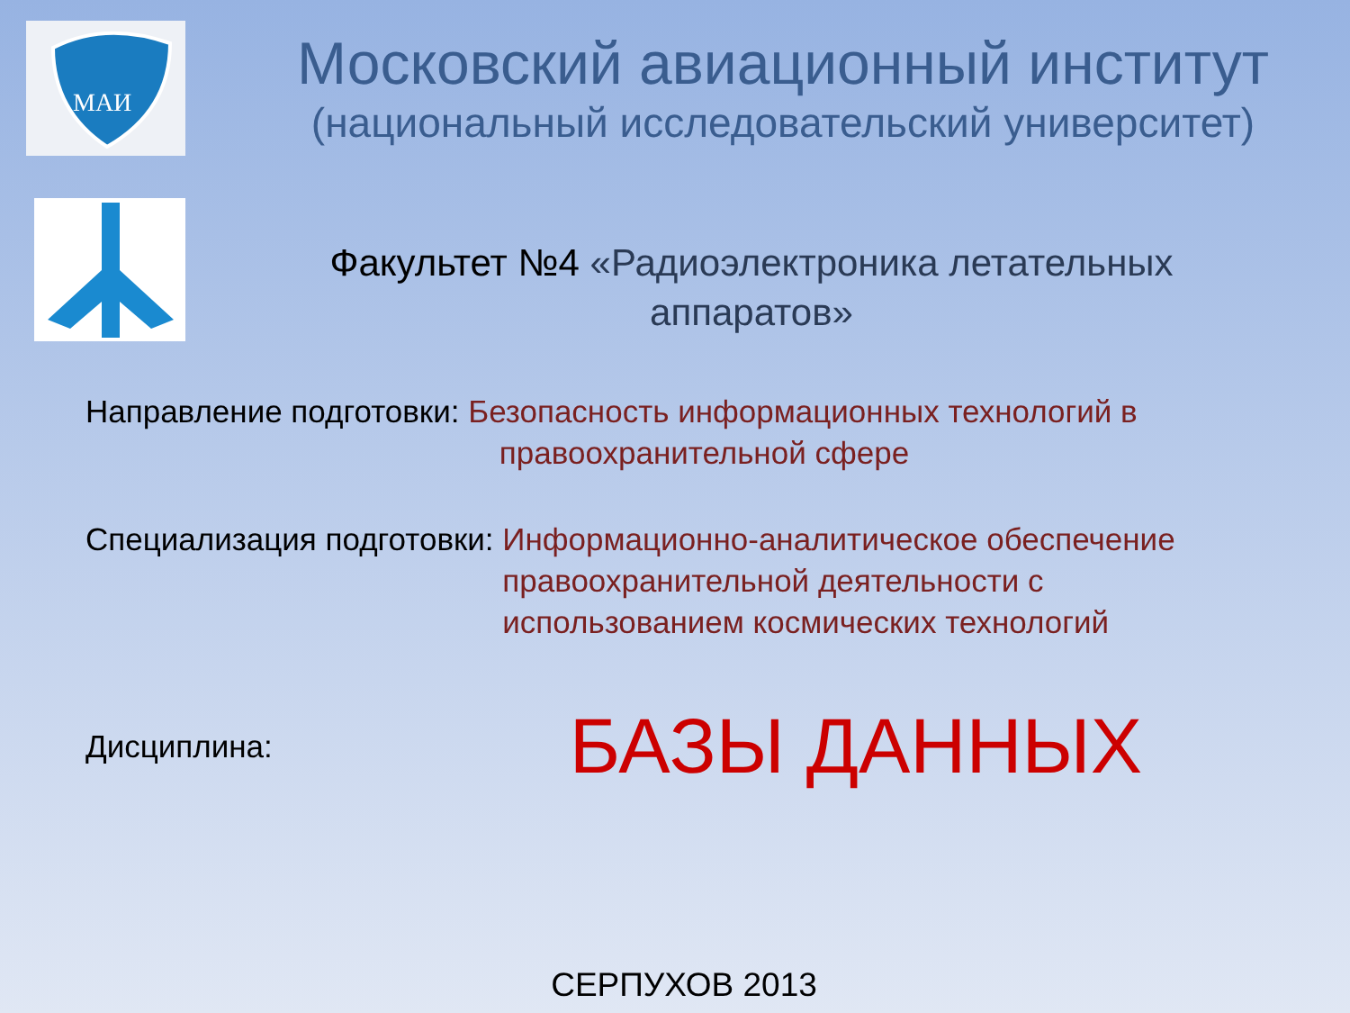МАИ
Московский авиационный институт
(национальный исследовательский университет)
Факультет №4 «Радиоэлектроника летательных аппаратов»
Направление подготовки: Безопасность информационных технологий в
правоохранительной сфере
Специализация подготовки: Информационно-аналитическое обеспечение правоохранительной деятельности с использованием космических технологий
Дисциплина: БАЗЫ ДАННЫХ
СЕРПУХОВ 2013